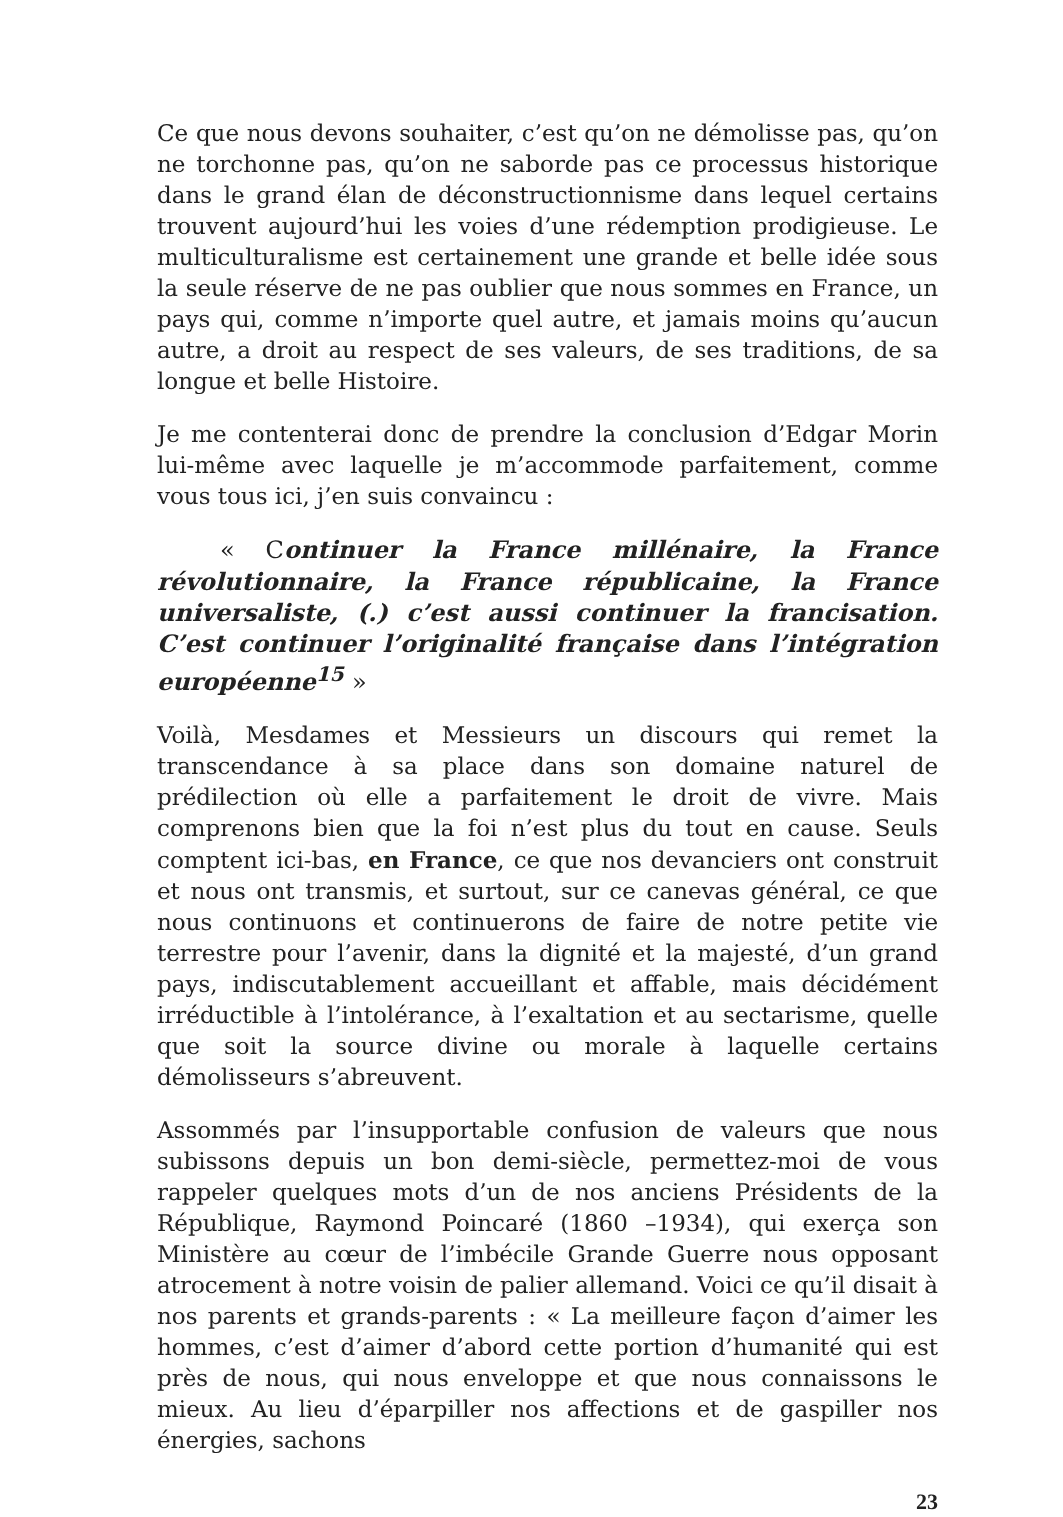Ce que nous devons souhaiter, c’est qu’on ne démolisse pas, qu’on ne torchonne pas, qu’on ne saborde pas ce processus historique dans le grand élan de déconstructionnisme dans lequel certains trouvent aujourd’hui les voies d’une rédemption prodigieuse. Le multiculturalisme est certainement une grande et belle idée sous la seule réserve de ne pas oublier que nous sommes en France, un pays qui, comme n’importe quel autre, et jamais moins qu’aucun autre, a droit au respect de ses valeurs, de ses traditions, de sa longue et belle Histoire.
Je me contenterai donc de prendre la conclusion d’Edgar Morin lui-même avec laquelle je m’accommode parfaitement, comme vous tous ici, j’en suis convaincu :
« Continuer la France millénaire, la France révolutionnaire, la France républicaine, la France universaliste, (.) c’est aussi continuer la francisation. C’est continuer l’originalité française dans l’intégration européenne<sup>15</sup> »
Voilà, Mesdames et Messieurs un discours qui remet la transcendance à sa place dans son domaine naturel de prédilection où elle a parfaitement le droit de vivre. Mais comprenons bien que la foi n’est plus du tout en cause. Seuls comptent ici-bas, en France, ce que nos devanciers ont construit et nous ont transmis, et surtout, sur ce canevas général, ce que nous continuons et continuerons de faire de notre petite vie terrestre pour l’avenir, dans la dignité et la majesté, d’un grand pays, indiscutablement accueillant et affable, mais décidément irréductible à l’intolérance, à l’exaltation et au sectarisme, quelle que soit la source divine ou morale à laquelle certains démolisseurs s’abreuvent.
Assommés par l’insupportable confusion de valeurs que nous subissons depuis un bon demi-siècle, permettez-moi de vous rappeler quelques mots d’un de nos anciens Présidents de la République, Raymond Poincaré (1860 –1934), qui exerça son Ministère au cœur de l’imbécile Grande Guerre nous opposant atrocement à notre voisin de palier allemand. Voici ce qu’il disait à nos parents et grands-parents : « La meilleure façon d’aimer les hommes, c’est d’aimer d’abord cette portion d’humanité qui est près de nous, qui nous enveloppe et que nous connaissons le mieux. Au lieu d’éparpiller nos affections et de gaspiller nos énergies, sachons
23